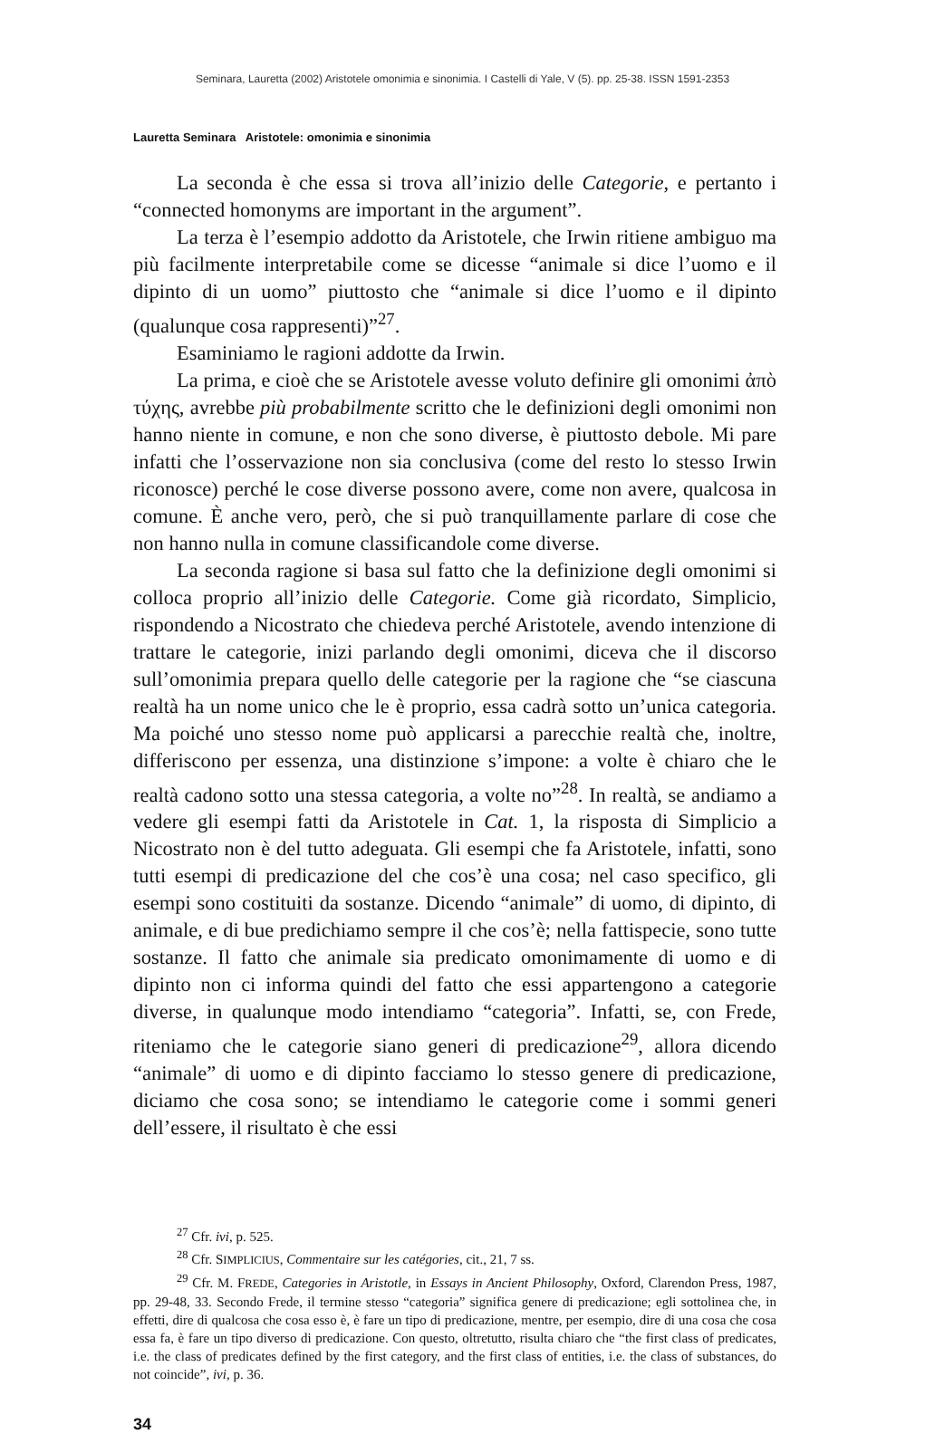Seminara, Lauretta (2002) Aristotele omonimia e sinonimia. I Castelli di Yale, V (5). pp. 25-38. ISSN 1591-2353
Lauretta Seminara Aristotele: omonimia e sinonimia
La seconda è che essa si trova all’inizio delle Categorie, e pertanto i “connected homonyms are important in the argument”.
La terza è l’esempio addotto da Aristotele, che Irwin ritiene ambiguo ma più facilmente interpretabile come se dicesse “animale si dice l’uomo e il dipinto di un uomo” piuttosto che “animale si dice l’uomo e il dipinto (qualunque cosa rappresenti)”<sup>27</sup>.
Esaminiamo le ragioni addotte da Irwin.
La prima, e cioè che se Aristotele avesse voluto definire gli omonimi ἀπὸ τύχης, avrebbe più probabilmente scritto che le definizioni degli omonimi non hanno niente in comune, e non che sono diverse, è piuttosto debole. Mi pare infatti che l’osservazione non sia conclusiva (come del resto lo stesso Irwin riconosce) perché le cose diverse possono avere, come non avere, qualcosa in comune. È anche vero, però, che si può tranquillamente parlare di cose che non hanno nulla in comune classificandole come diverse.
La seconda ragione si basa sul fatto che la definizione degli omonimi si colloca proprio all’inizio delle Categorie. Come già ricordato, Simplicio, rispondendo a Nicostrato che chiedeva perché Aristotele, avendo intenzione di trattare le categorie, inizi parlando degli omonimi, diceva che il discorso sull’omonimia prepara quello delle categorie per la ragione che “se ciascuna realtà ha un nome unico che le è proprio, essa cadrà sotto un’unica categoria. Ma poiché uno stesso nome può applicarsi a parecchie realtà che, inoltre, differiscono per essenza, una distinzione s’impone: a volte è chiaro che le realtà cadono sotto una stessa categoria, a volte no”<sup>28</sup>. In realtà, se andiamo a vedere gli esempi fatti da Aristotele in Cat. 1, la risposta di Simplicio a Nicostrato non è del tutto adeguata. Gli esempi che fa Aristotele, infatti, sono tutti esempi di predicazione del che cos’è una cosa; nel caso specifico, gli esempi sono costituiti da sostanze. Dicendo “animale” di uomo, di dipinto, di animale, e di bue predichiamo sempre il che cos’è; nella fattispecie, sono tutte sostanze. Il fatto che animale sia predicato omonimamente di uomo e di dipinto non ci informa quindi del fatto che essi appartengono a categorie diverse, in qualunque modo intendiamo “categoria”. Infatti, se, con Frede, riteniamo che le categorie siano generi di predicazione<sup>29</sup>, allora dicendo “animale” di uomo e di dipinto facciamo lo stesso genere di predicazione, diciamo che cosa sono; se intendiamo le categorie come i sommi generi dell’essere, il risultato è che essi
<sup>27</sup> Cfr. ivi, p. 525.
<sup>28</sup> Cfr. SIMPLICIUS, Commentaire sur les catégories, cit., 21, 7 ss.
<sup>29</sup> Cfr. M. FREDE, Categories in Aristotle, in Essays in Ancient Philosophy, Oxford, Clarendon Press, 1987, pp. 29-48, 33. Secondo Frede, il termine stesso “categoria” significa genere di predicazione; egli sottolinea che, in effetti, dire di qualcosa che cosa esso è, è fare un tipo di predicazione, mentre, per esempio, dire di una cosa che cosa essa fa, è fare un tipo diverso di predicazione. Con questo, oltretutto, risulta chiaro che “the first class of predicates, i.e. the class of predicates defined by the first category, and the first class of entities, i.e. the class of substances, do not coincide”, ivi, p. 36.
34